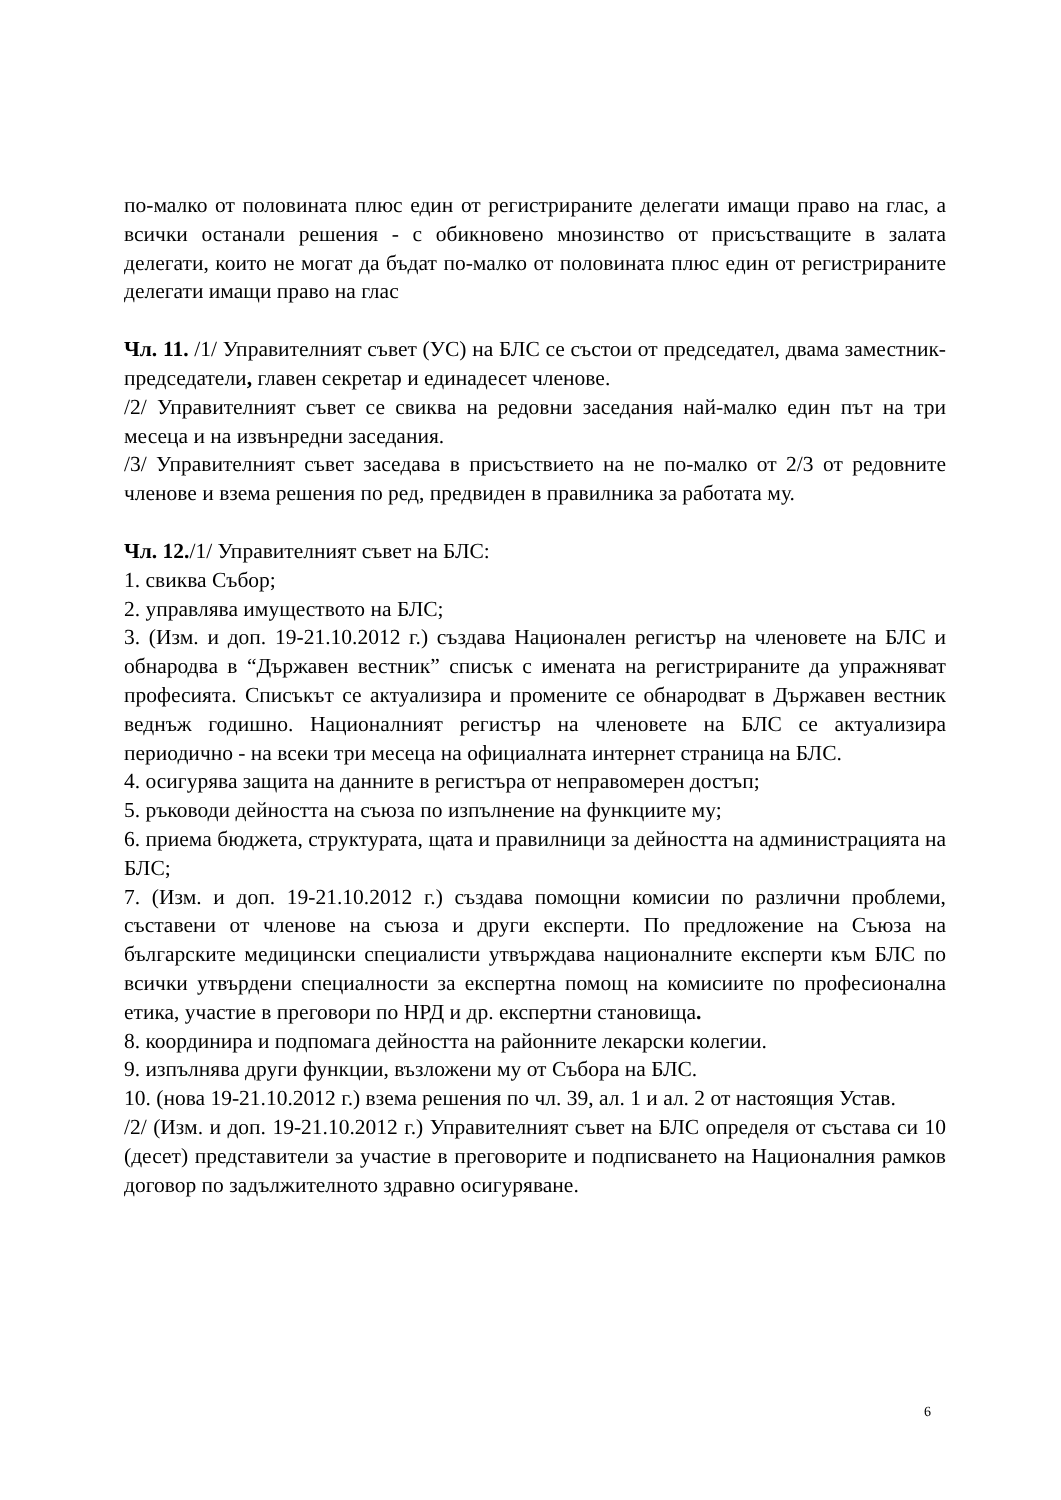по-малко от половината плюс един от регистрираните делегати имащи право на глас, а всички останали решения - с обикновено мнозинство от присъстващите в залата делегати, които не могат да бъдат по-малко от половината плюс един от регистрираните делегати имащи право на глас
Чл. 11. /1/ Управителният съвет (УС) на БЛС се състои от председател, двама заместник-председатели, главен секретар и единадесет членове.
/2/ Управителният съвет се свиква на редовни заседания най-малко един път на три месеца и на извънредни заседания.
/3/ Управителният съвет заседава в присъствието на не по-малко от 2/3 от редовните членове и взема решения по ред, предвиден в правилника за работата му.
Чл. 12./1/ Управителният съвет на БЛС:
1. свиква Събор;
2. управлява имуществото на БЛС;
3. (Изм. и доп. 19-21.10.2012 г.) създава Национален регистър на членовете на БЛС и обнародва в “Държавен вестник” списък с имената на регистрираните да упражняват професията. Списъкът се актуализира и промените се обнародват в Държавен вестник веднъж годишно. Националният регистър на членовете на БЛС се актуализира периодично - на всеки три месеца на официалната интернет страница на БЛС.
4. осигурява защита на данните в регистъра от неправомерен достъп;
5. ръководи дейността на съюза по изпълнение на функциите му;
6. приема бюджета, структурата, щата и правилници за дейността на администрацията на БЛС;
7. (Изм. и доп. 19-21.10.2012 г.) създава помощни комисии по различни проблеми, съставени от членове на съюза и други експерти. По предложение на Съюза на българските медицински специалисти утвърждава националните експерти към БЛС по всички утвърдени специалности за експертна помощ на комисиите по професионална етика, участие в преговори по НРД и др. експертни становища.
8. координира и подпомага дейността на районните лекарски колегии.
9. изпълнява други функции, възложени му от Събора на БЛС.
10. (нова 19-21.10.2012 г.) взема решения по чл. 39, ал. 1 и ал. 2 от настоящия Устав.
/2/ (Изм. и доп. 19-21.10.2012 г.) Управителният съвет на БЛС определя от състава си 10 (десет) представители за участие в преговорите и подписването на Националния рамков договор по задължителното здравно осигуряване.
6